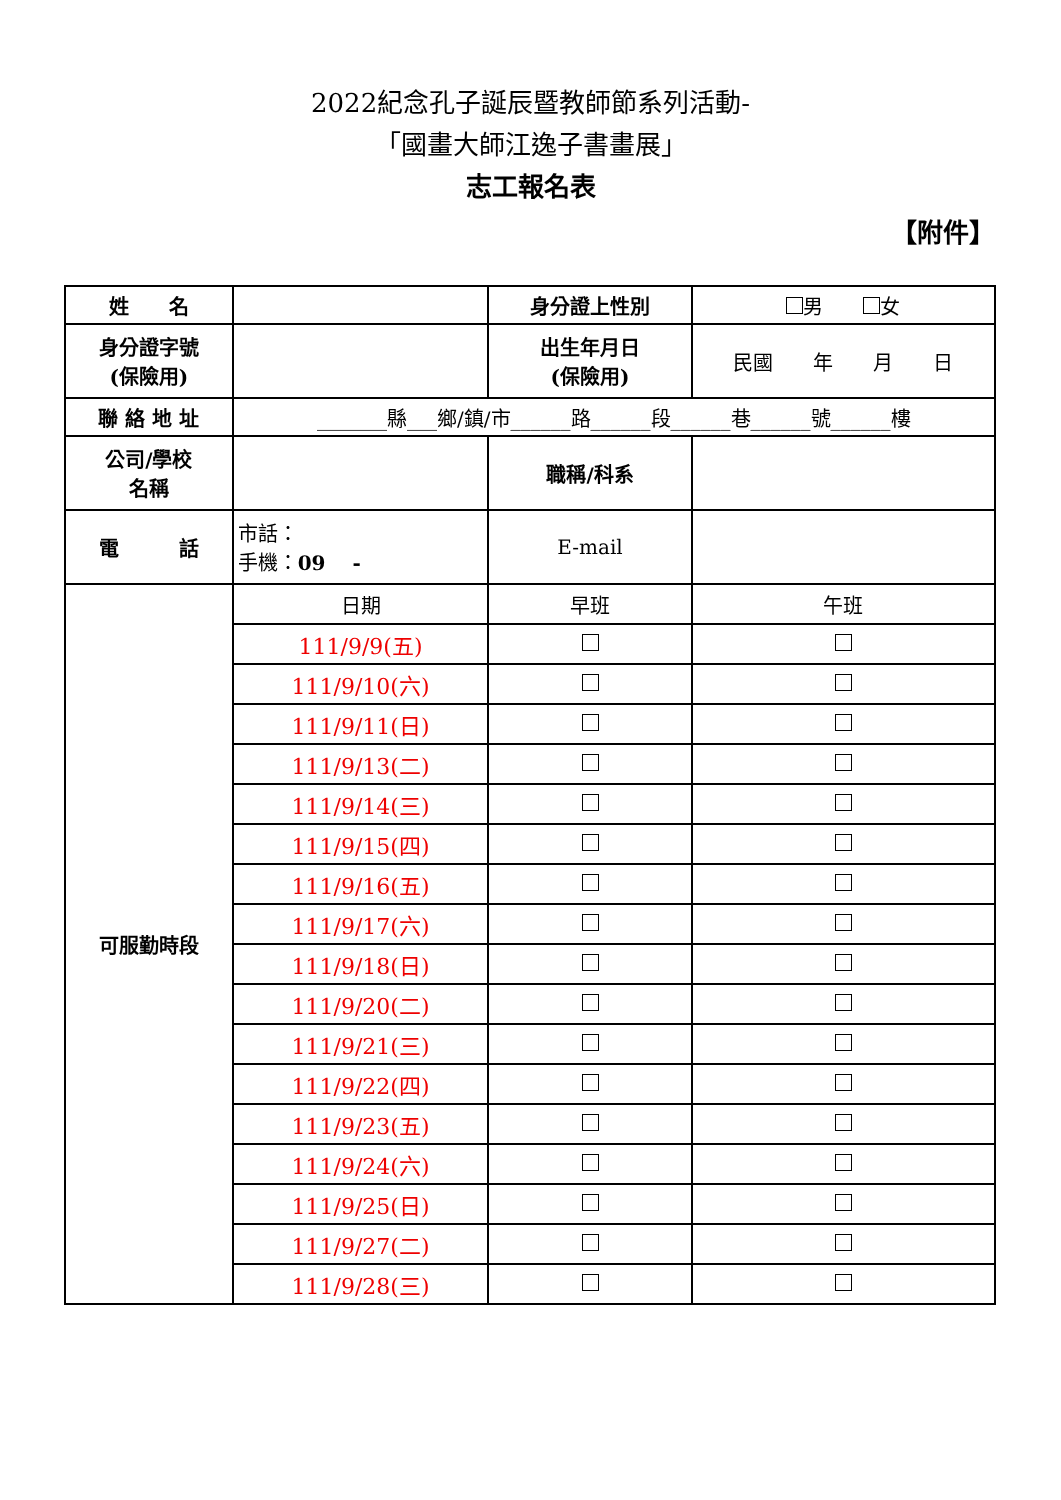2022紀念孔子誕辰暨教師節系列活動-
「國畫大師江逸子書畫展」
志工報名表
【附件】
| 姓 名 | | 身分證上性別 | 男 女 |
| 身分證字號 (保險用) | | 出生年月日 (保險用) | 民國 年 月 日 |
| 聯 絡 地 址 | _______縣___鄉/鎮/市______路______段______巷______號______樓 | | |
| 公司/學校 名稱 | | 職稱/科系 | |
| 電 話 | 市話： 手機： 09 - | E-mail | |
| 可服勤時段 | 日期 | 早班 | 午班 |
| | 111/9/9(五) | | |
| | 111/9/10(六) | | |
| | 111/9/11(日) | | |
| | 111/9/13(二) | | |
| | 111/9/14(三) | | |
| | 111/9/15(四) | | |
| | 111/9/16(五) | | |
| | 111/9/17(六) | | |
| | 111/9/18(日) | | |
| | 111/9/20(二) | | |
| | 111/9/21(三) | | |
| | 111/9/22(四) | | |
| | 111/9/23(五) | | |
| | 111/9/24(六) | | |
| | 111/9/25(日) | | |
| | 111/9/27(二) | | |
| | 111/9/28(三) | | |